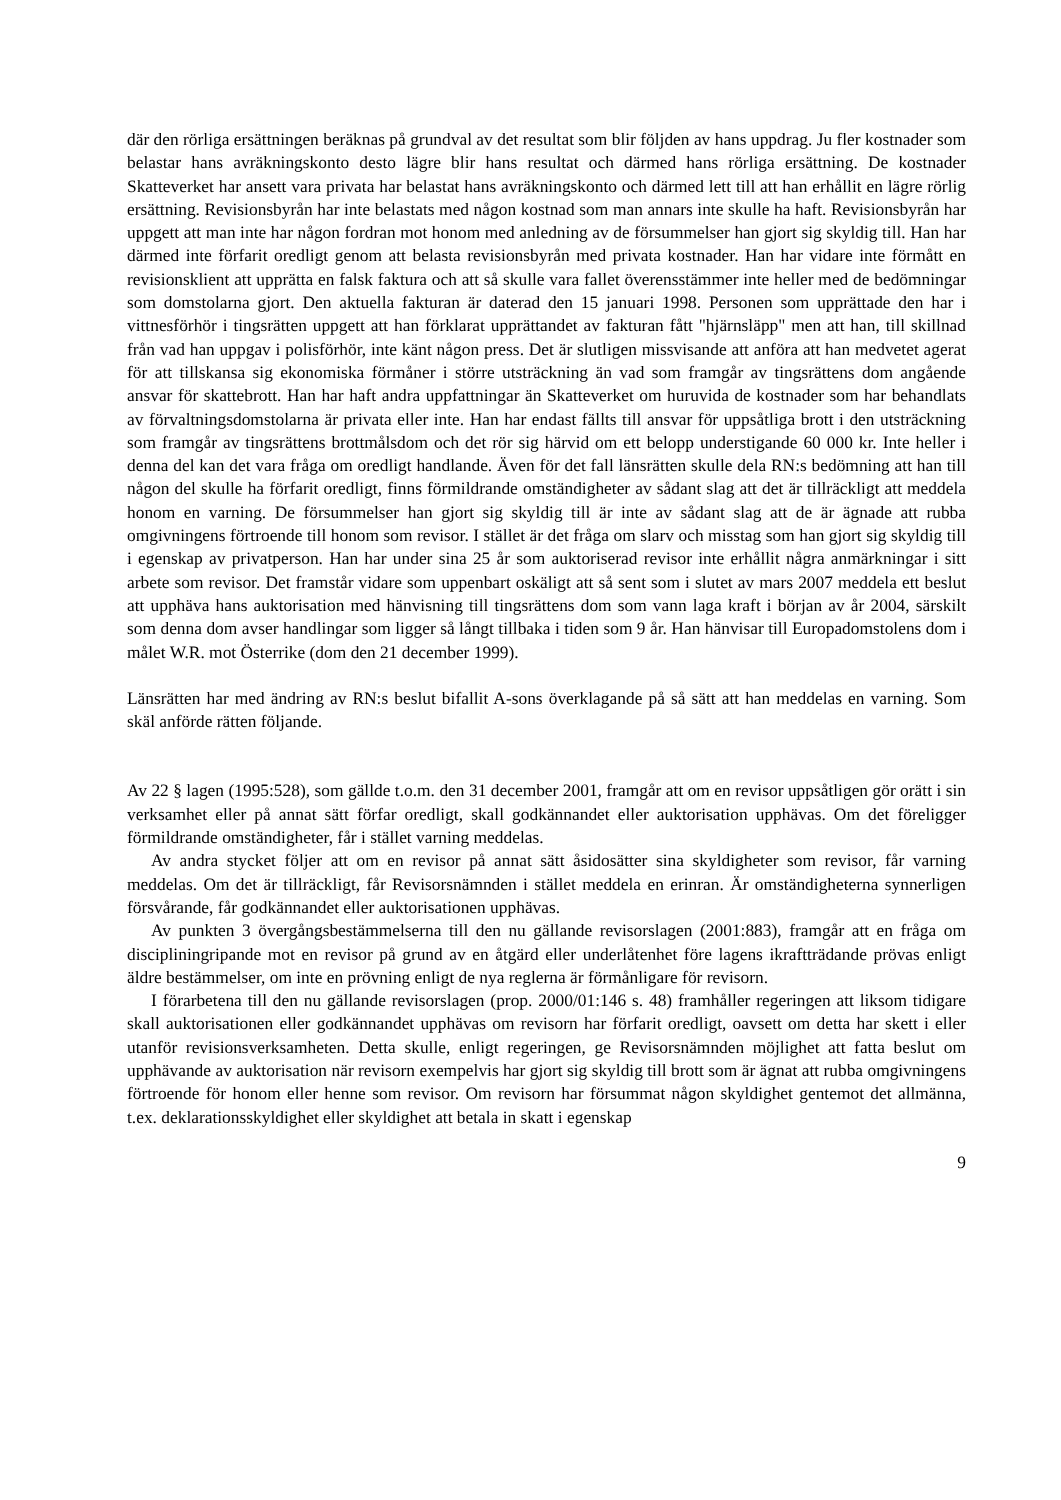där den rörliga ersättningen beräknas på grundval av det resultat som blir följden av hans uppdrag. Ju fler kostnader som belastar hans avräkningskonto desto lägre blir hans resultat och därmed hans rörliga ersättning. De kostnader Skatteverket har ansett vara privata har belastat hans avräkningskonto och därmed lett till att han erhållit en lägre rörlig ersättning. Revisionsbyrån har inte belastats med någon kostnad som man annars inte skulle ha haft. Revisionsbyrån har uppgett att man inte har någon fordran mot honom med anledning av de försummelser han gjort sig skyldig till. Han har därmed inte förfarit oredligt genom att belasta revisionsbyrån med privata kostnader. Han har vidare inte förmått en revisionsklient att upprätta en falsk faktura och att så skulle vara fallet överensstämmer inte heller med de bedömningar som domstolarna gjort. Den aktuella fakturan är daterad den 15 januari 1998. Personen som upprättade den har i vittnesförhör i tingsrätten uppgett att han förklarat upprättandet av fakturan fått "hjärnsläpp" men att han, till skillnad från vad han uppgav i polisförhör, inte känt någon press. Det är slutligen missvisande att anföra att han medvetet agerat för att tillskansa sig ekonomiska förmåner i större utsträckning än vad som framgår av tingsrättens dom angående ansvar för skattebrott. Han har haft andra uppfattningar än Skatteverket om huruvida de kostnader som har behandlats av förvaltningsdomstolarna är privata eller inte. Han har endast fällts till ansvar för uppsåtliga brott i den utsträckning som framgår av tingsrättens brottmålsdom och det rör sig härvid om ett belopp understigande 60 000 kr. Inte heller i denna del kan det vara fråga om oredligt handlande. Även för det fall länsrätten skulle dela RN:s bedömning att han till någon del skulle ha förfarit oredligt, finns förmildrande omständigheter av sådant slag att det är tillräckligt att meddela honom en varning. De försummelser han gjort sig skyldig till är inte av sådant slag att de är ägnade att rubba omgivningens förtroende till honom som revisor. I stället är det fråga om slarv och misstag som han gjort sig skyldig till i egenskap av privatperson. Han har under sina 25 år som auktoriserad revisor inte erhållit några anmärkningar i sitt arbete som revisor. Det framstår vidare som uppenbart oskäligt att så sent som i slutet av mars 2007 meddela ett beslut att upphäva hans auktorisation med hänvisning till tingsrättens dom som vann laga kraft i början av år 2004, särskilt som denna dom avser handlingar som ligger så långt tillbaka i tiden som 9 år. Han hänvisar till Europadomstolens dom i målet W.R. mot Österrike (dom den 21 december 1999).
Länsrätten har med ändring av RN:s beslut bifallit A-sons överklagande på så sätt att han meddelas en varning. Som skäl anförde rätten följande.
Av 22 § lagen (1995:528), som gällde t.o.m. den 31 december 2001, framgår att om en revisor uppsåtligen gör orätt i sin verksamhet eller på annat sätt förfar oredligt, skall godkännandet eller auktorisation upphävas. Om det föreligger förmildrande omständigheter, får i stället varning meddelas.
Av andra stycket följer att om en revisor på annat sätt åsidosätter sina skyldigheter som revisor, får varning meddelas. Om det är tillräckligt, får Revisorsnämnden i stället meddela en erinran. Är omständigheterna synnerligen försvårande, får godkännandet eller auktorisationen upphävas.
Av punkten 3 övergångsbestämmelserna till den nu gällande revisorslagen (2001:883), framgår att en fråga om discipliningripande mot en revisor på grund av en åtgärd eller underlåtenhet före lagens ikraftträdande prövas enligt äldre bestämmelser, om inte en prövning enligt de nya reglerna är förmånligare för revisorn.
I förarbetena till den nu gällande revisorslagen (prop. 2000/01:146 s. 48) framhåller regeringen att liksom tidigare skall auktorisationen eller godkännandet upphävas om revisorn har förfarit oredligt, oavsett om detta har skett i eller utanför revisionsverksamheten. Detta skulle, enligt regeringen, ge Revisorsnämnden möjlighet att fatta beslut om upphävande av auktorisation när revisorn exempelvis har gjort sig skyldig till brott som är ägnat att rubba omgivningens förtroende för honom eller henne som revisor. Om revisorn har försummat någon skyldighet gentemot det allmänna, t.ex. deklarationsskyldighet eller skyldighet att betala in skatt i egenskap
9